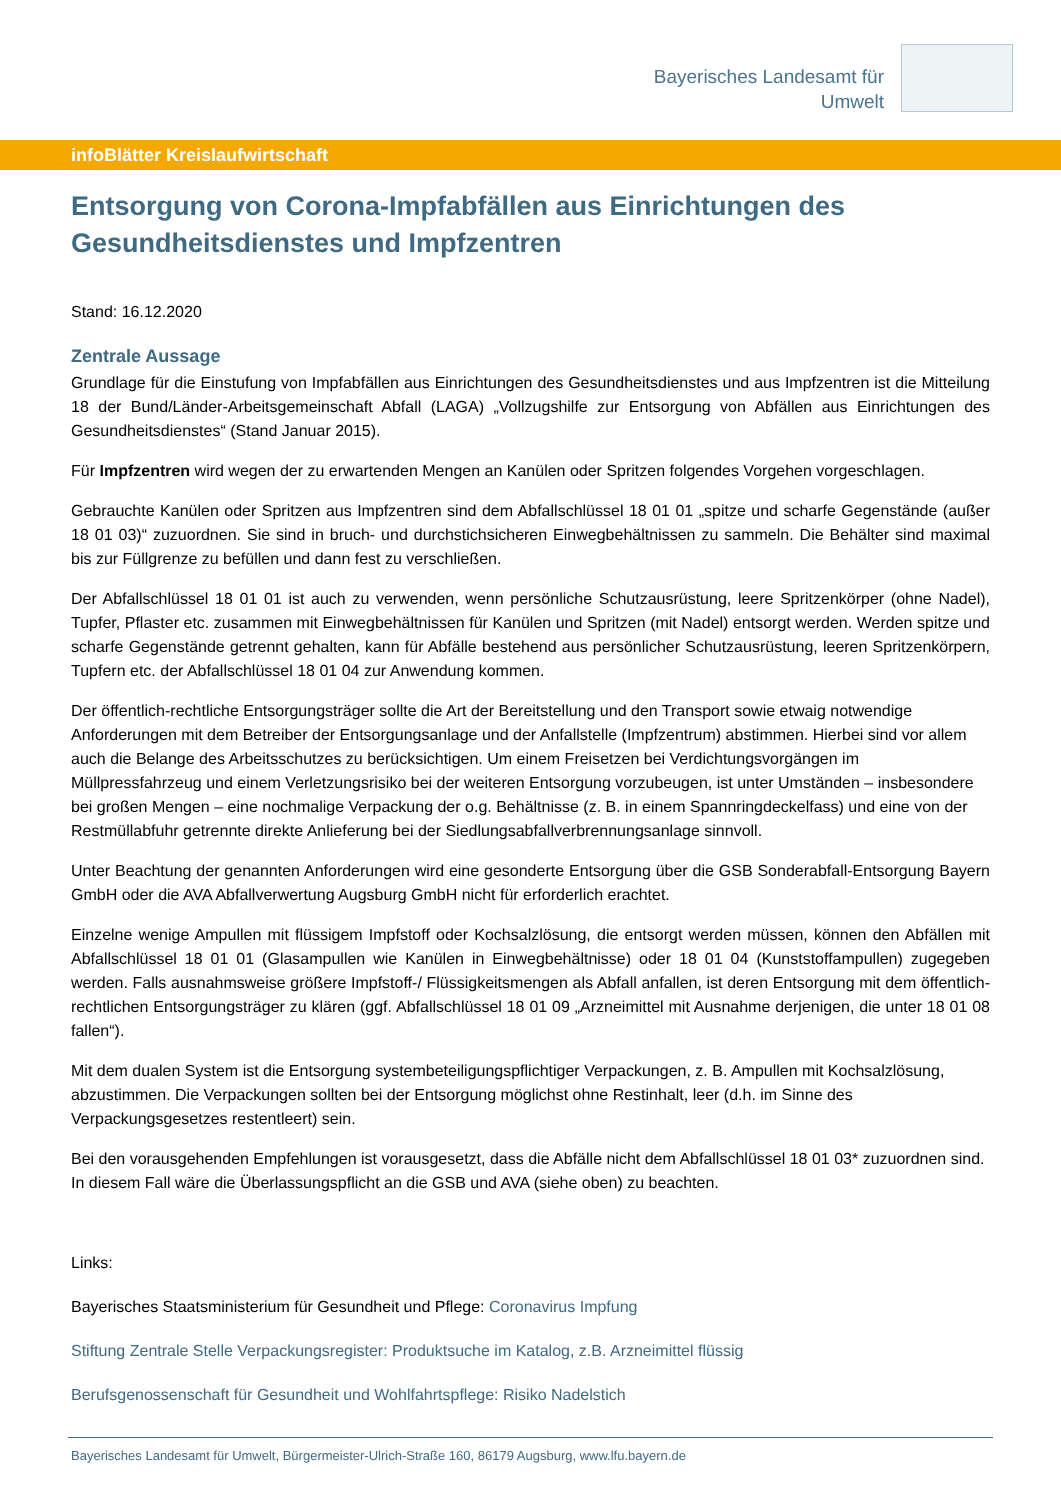Bayerisches Landesamt für
Umwelt
infoBlätter Kreislaufwirtschaft
Entsorgung von Corona-Impfabfällen aus Einrichtungen des Gesundheitsdienstes und Impfzentren
Stand: 16.12.2020
Zentrale Aussage
Grundlage für die Einstufung von Impfabfällen aus Einrichtungen des Gesundheitsdienstes und aus Impfzentren ist die Mitteilung 18 der Bund/Länder-Arbeitsgemeinschaft Abfall (LAGA) „Vollzugshilfe zur Entsorgung von Abfällen aus Einrichtungen des Gesundheitsdienstes“ (Stand Januar 2015).
Für Impfzentren wird wegen der zu erwartenden Mengen an Kanülen oder Spritzen folgendes Vorgehen vorgeschlagen.
Gebrauchte Kanülen oder Spritzen aus Impfzentren sind dem Abfallschlüssel 18 01 01 „spitze und scharfe Gegenstände (außer 18 01 03)“ zuzuordnen. Sie sind in bruch- und durchstichsicheren Einwegbehältnissen zu sammeln. Die Behälter sind maximal bis zur Füllgrenze zu befüllen und dann fest zu verschließen.
Der Abfallschlüssel 18 01 01 ist auch zu verwenden, wenn persönliche Schutzausrüstung, leere Spritzenkörper (ohne Nadel), Tupfer, Pflaster etc. zusammen mit Einwegbehältnissen für Kanülen und Spritzen (mit Nadel) entsorgt werden. Werden spitze und scharfe Gegenstände getrennt gehalten, kann für Abfälle bestehend aus persönlicher Schutzausrüstung, leeren Spritzenkörpern, Tupfern etc. der Abfallschlüssel 18 01 04 zur Anwendung kommen.
Der öffentlich-rechtliche Entsorgungsträger sollte die Art der Bereitstellung und den Transport sowie etwaig notwendige Anforderungen mit dem Betreiber der Entsorgungsanlage und der Anfallstelle (Impfzentrum) abstimmen. Hierbei sind vor allem auch die Belange des Arbeitsschutzes zu berücksichtigen. Um einem Freisetzen bei Verdichtungsvorgängen im Müllpressfahrzeug und einem Verletzungsrisiko bei der weiteren Entsorgung vorzubeugen, ist unter Umständen – insbesondere bei großen Mengen – eine nochmalige Verpackung der o.g. Behältnisse (z. B. in einem Spannringdeckelfass) und eine von der Restmüllabfuhr getrennte direkte Anlieferung bei der Siedlungsabfallverbrennungsanlage sinnvoll.
Unter Beachtung der genannten Anforderungen wird eine gesonderte Entsorgung über die GSB Sonderabfall-Entsorgung Bayern GmbH oder die AVA Abfallverwertung Augsburg GmbH nicht für erforderlich erachtet.
Einzelne wenige Ampullen mit flüssigem Impfstoff oder Kochsalzlösung, die entsorgt werden müssen, können den Abfällen mit Abfallschlüssel 18 01 01 (Glasampullen wie Kanülen in Einwegbehältnisse) oder 18 01 04 (Kunststoffampullen) zugegeben werden. Falls ausnahmsweise größere Impfstoff-/ Flüssigkeitsmengen als Abfall anfallen, ist deren Entsorgung mit dem öffentlich-rechtlichen Entsorgungsträger zu klären (ggf. Abfallschlüssel 18 01 09 „Arzneimittel mit Ausnahme derjenigen, die unter 18 01 08 fallen“).
Mit dem dualen System ist die Entsorgung systembeteiligungspflichtiger Verpackungen, z. B. Ampullen mit Kochsalzlösung, abzustimmen. Die Verpackungen sollten bei der Entsorgung möglichst ohne Restinhalt, leer (d.h. im Sinne des Verpackungsgesetzes restentleert) sein.
Bei den vorausgehenden Empfehlungen ist vorausgesetzt, dass die Abfälle nicht dem Abfallschlüssel 18 01 03* zuzuordnen sind. In diesem Fall wäre die Überlassungspflicht an die GSB und AVA (siehe oben) zu beachten.
Links:
Bayerisches Staatsministerium für Gesundheit und Pflege: Coronavirus Impfung
Stiftung Zentrale Stelle Verpackungsregister: Produktsuche im Katalog, z.B. Arzneimittel flüssig
Berufsgenossenschaft für Gesundheit und Wohlfahrtspflege: Risiko Nadelstich
Bayerisches Landesamt für Umwelt, Bürgermeister-Ulrich-Straße 160, 86179 Augsburg, www.lfu.bayern.de